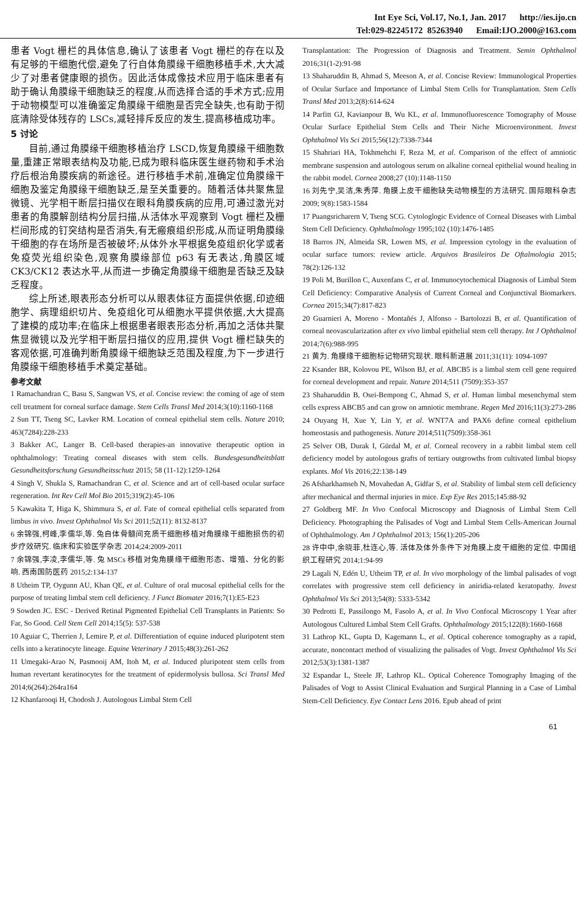Int Eye Sci, Vol.17, No.1, Jan. 2017 http://ies.ijo.cn
Tel:029-82245172 85263940 Email:IJO.2000@163.com
患者 Vogt 栅栏的具体信息,确认了该患者 Vogt 栅栏的存在以及有足够的干细胞代偿,避免了行自体角膜缘干细胞移植手术,大大减少了对患者健康眼的损伤。因此活体成像技术应用于临床患者有助于确认角膜缘干细胞缺乏的程度,从而选择合适的手术方式;应用于动物模型可以准确鉴定角膜缘干细胞是否完全缺失,也有助于彻底清除受体残存的 LSCs,减轻排斥反应的发生,提高移植成功率。
5 讨论
目前,通过角膜缘干细胞移植治疗 LSCD,恢复角膜缘干细胞数量,重建正常眼表结构及功能,已成为眼科临床医生继药物和手术治疗后根治角膜疾病的新途径。进行移植手术前,准确定位角膜缘干细胞及鉴定角膜缘干细胞缺乏,是至关重要的。随着活体共聚焦显微镜、光学相干断层扫描仪在眼科角膜疾病的应用,可通过激光对患者的角膜解剖结构分层扫描,从活体水平观察到 Vogt 栅栏及栅栏间形成的钉突结构是否消失,有无瘢痕组织形成,从而证明角膜缘干细胞的存在场所是否被破坏;从体外水平根据免疫组织化学或者免疫荧光组织染色,观察角膜缘部位 p63 有无表达,角膜区域 CK3/CK12 表达水平,从而进一步确定角膜缘干细胞是否缺乏及缺乏程度。
综上所述,眼表形态分析可以从眼表体征方面提供依据,印迹细胞学、病理组织切片、免疫组化可从细胞水平提供依据,大大提高了建模的成功率;在临床上根据患者眼表形态分析,再加之活体共聚焦显微镜以及光学相干断层扫描仪的应用,提供 Vogt 栅栏缺失的客观依据,可准确判断角膜缘干细胞缺乏范围及程度,为下一步进行角膜缘干细胞移植手术奠定基础。
参考文献
1 Ramachandran C, Basu S, Sangwan VS, et al. Concise review: the coming of age of stem cell treatment for corneal surface damage. Stem Cells Transl Med 2014;3(10):1160-1168
2 Sun TT, Tseng SC, Lavker RM. Location of corneal epithelial stem cells. Nature 2010; 463(7284):228-233
3 Bakker AC, Langer B. Cell-based therapies-an innovative therapeutic option in ophthalmology: Treating corneal diseases with stem cells. Bundesgesundheitsblatt Gesundheitsforschung Gesundheitsschutz 2015; 58 (11-12):1259-1264
4 Singh V, Shukla S, Ramachandran C, et al. Science and art of cell-based ocular surface regeneration. Int Rev Cell Mol Bio 2015;319(2):45-106
5 Kawakita T, Higa K, Shimmura S, et al. Fate of corneal epithelial cells separated from limbus in vivo. Invest Ophthalmol Vis Sci 2011;52(11): 8132-8137
6 余锦强,柯峰,李儒华,等. 兔自体骨髓间充质干细胞移植对角膜缘干细胞损伤的初步疗效研究. 临床和实验医学杂志 2014;24:2009-2011
7 余锦强,李凌,李儒华,等. 兔 MSCs 移植对兔角膜缘干细胞形态、增殖、分化的影响. 西南国防医药 2015;2:134-137
8 Utheim TP, Oygunn AU, Khan QE, et al. Culture of oral mucosal epithelial cells for the purpose of treating limbal stem cell deficiency. J Funct Biomater 2016;7(1):E5-E23
9 Sowden JC. ESC - Derived Retinal Pigmented Epithelial Cell Transplants in Patients: So Far, So Good. Cell Stem Cell 2014;15(5): 537-538
10 Aguiar C, Therrien J, Lemire P, et al. Differentiation of equine induced pluripotent stem cells into a keratinocyte lineage. Equine Veterinary J 2015;48(3):261-262
11 Umegaki-Arao N, Pasmooij AM, Itoh M, et al. Induced pluripotent stem cells from human revertant keratinocytes for the treatment of epidermolysis bullosa. Sci Transl Med 2014;6(264):264ra164
12 Khanfarooqi H, Chodosh J. Autologous Limbal Stem Cell
Transplantation: The Progression of Diagnosis and Treatment. Semin Ophthalmol 2016;31(1-2):91-98
13 Shaharuddin B, Ahmad S, Meeson A, et al. Concise Review: Immunological Properties of Ocular Surface and Importance of Limbal Stem Cells for Transplantation. Stem Cells Transl Med 2013;2(8):614-624
14 Parfitt GJ, Kavianpour B, Wu KL, et al. Immunofluorescence Tomography of Mouse Ocular Surface Epithelial Stem Cells and Their Niche Microenvironment. Invest Ophthalmol Vis Sci 2015;56(12):7338-7344
15 Shahriari HA, Tokhmehchi F, Reza M, et al. Comparison of the effect of amniotic membrane suspension and autologous serum on alkaline corneal epithelial wound healing in the rabbit model. Cornea 2008;27 (10):1148-1150
16 刘先宁,吴洁,朱秀萍. 角膜上皮干细胞缺失动物模型的方法研究. 国际眼科杂志 2009; 9(8):1583-1584
17 Puangsricharern V, Tseng SCG. Cytologlogic Evidence of Corneal Diseases with Limbal Stem Cell Deficiency. Ophthalmology 1995;102 (10):1476-1485
18 Barros JN, Almeida SR, Lowen MS, et al. Impression cytology in the evaluation of ocular surface tumors: review article. Arquivos Brasileiros De Oftalmologia 2015; 78(2):126-132
19 Poli M, Burillon C, Auxenfans C, et al. Immunocytochemical Diagnosis of Limbal Stem Cell Deficiency: Comparative Analysis of Current Corneal and Conjunctival Biomarkers. Cornea 2015;34(7):817-823
20 Guarnieri A, Moreno - Montañés J, Alfonso - Bartolozzi B, et al. Quantification of corneal neovascularization after ex vivo limbal epithelial stem cell therapy. Int J Ophthalmol 2014;7(6):988-995
21 黄为. 角膜缘干细胞标记物研究现状. 眼科新进展 2011;31(11): 1094-1097
22 Ksander BR, Kolovou PE, Wilson BJ, et al. ABCB5 is a limbal stem cell gene required for corneal development and repair. Nature 2014;511 (7509):353-357
23 Shaharuddin B, Osei-Bempong C, Ahmad S, et al. Human limbal mesenchymal stem cells express ABCB5 and can grow on amniotic membrane. Regen Med 2016;11(3):273-286
24 Ouyang H, Xue Y, Lin Y, et al. WNT7A and PAX6 define corneal epithelium homeostasis and pathogenesis. Nature 2014;511(7509):358-361
25 Selver OB, Durak I, Gürdal M, et al. Corneal recovery in a rabbit limbal stem cell deficiency model by autologous grafts of tertiary outgrowths from cultivated limbal biopsy explants. Mol Vis 2016;22:138-149
26 Afsharkhamseh N, Movahedan A, Gidfar S, et al. Stability of limbal stem cell deficiency after mechanical and thermal injuries in mice. Exp Eye Res 2015;145:88-92
27 Goldberg MF. In Vivo Confocal Microscopy and Diagnosis of Limbal Stem Cell Deficiency. Photographing the Palisades of Vogt and Limbal Stem Cells-American Journal of Ophthalmology. Am J Ophthalmol 2013; 156(1):205-206
28 许中中,余晓菲,杜连心,等. 活体及体外条件下对角膜上皮干细胞的定位. 中国组织工程研究 2014;1:94-99
29 Lagali N, Edén U, Utheim TP, et al. In vivo morphology of the limbal palisades of vogt correlates with progressive stem cell deficiency in aniridia-related keratopathy. Invest Ophthalmol Vis Sci 2013;54(8): 5333-5342
30 Pedrotti E, Passilongo M, Fasolo A, et al. In Vivo Confocal Microscopy 1 Year after Autologous Cultured Limbal Stem Cell Grafts. Ophthalmology 2015;122(8):1660-1668
31 Lathrop KL, Gupta D, Kagemann L, et al. Optical coherence tomography as a rapid, accurate, noncontact method of visualizing the palisades of Vogt. Invest Ophthalmol Vis Sci 2012;53(3):1381-1387
32 Espandar L, Steele JF, Lathrop KL. Optical Coherence Tomography Imaging of the Palisades of Vogt to Assist Clinical Evaluation and Surgical Planning in a Case of Limbal Stem-Cell Deficiency. Eye Contact Lens 2016. Epub ahead of print
61